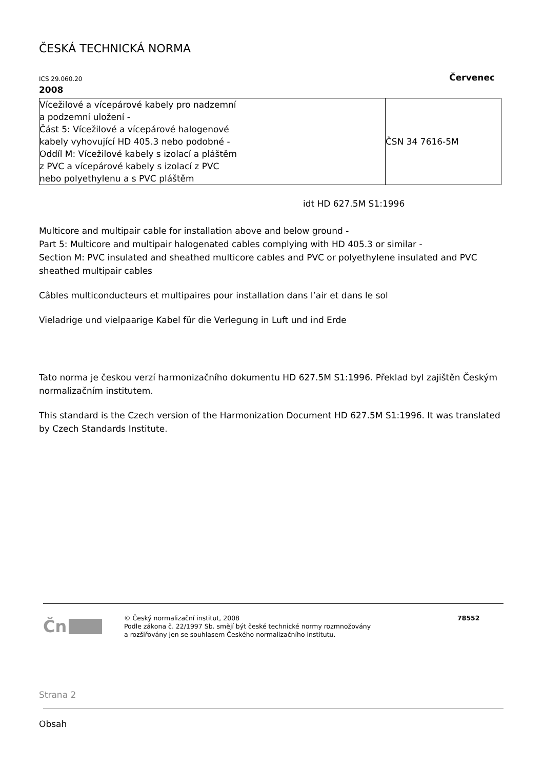ČESKÁ TECHNICKÁ NORMA
ICS 29.060.20 Červenec
2008
| Vícežilové a vícepárové kabely pro nadzemní a podzemní uložení - Část 5: Vícežilové a vícepárové halogenové kabely vyhovující HD 405.3 nebo podobné - Oddíl M: Vícežilové kabely s izolací a pláštěm z PVC a vícepárové kabely s izolací z PVC nebo polyethylenu a s PVC pláštěm | ČSN 34 7616-5M |
idt HD 627.5M S1:1996
Multicore and multipair cable for installation above and below ground -
Part 5: Multicore and multipair halogenated cables complying with HD 405.3 or similar -
Section M: PVC insulated and sheathed multicore cables and PVC or polyethylene insulated and PVC sheathed multipair cables
Câbles multiconducteurs et multipaires pour installation dans l’air et dans le sol
Vieladrige und vielpaarige Kabel für die Verlegung in Luft und ind Erde
Tato norma je českou verzí harmonizačního dokumentu HD 627.5M S1:1996. Překlad byl zajištěn Českým normalizačním institutem.
This standard is the Czech version of the Harmonization Document HD 627.5M S1:1996. It was translated by Czech Standards Institute.
Čn
© Český normalizační institut, 2008
Podle zákona č. 22/1997 Sb. smějí být české technické normy rozmnožovány
a rozšiřovány jen se souhlasem Českého normalizačního institutu.
78552
Strana 2
Obsah